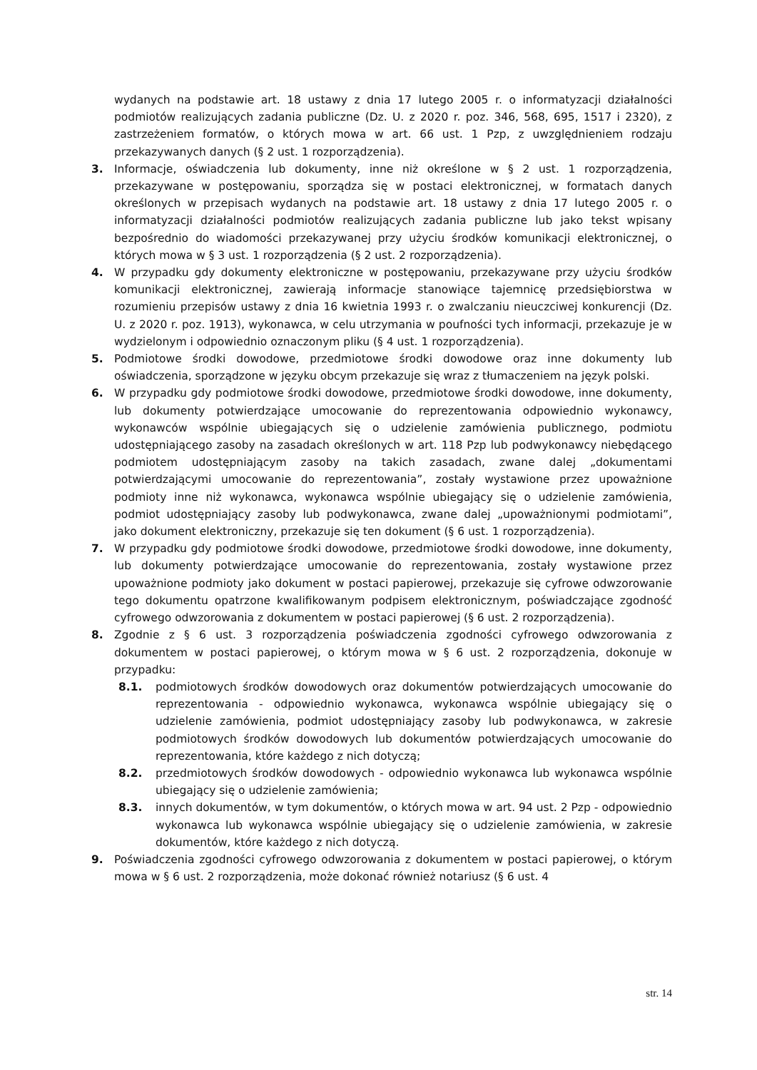wydanych na podstawie art. 18 ustawy z dnia 17 lutego 2005 r. o informatyzacji działalności podmiotów realizujących zadania publiczne (Dz. U. z 2020 r. poz. 346, 568, 695, 1517 i 2320), z zastrzeżeniem formatów, o których mowa w art. 66 ust. 1 Pzp, z uwzględnieniem rodzaju przekazywanych danych (§ 2 ust. 1 rozporządzenia).
3. Informacje, oświadczenia lub dokumenty, inne niż określone w § 2 ust. 1 rozporządzenia, przekazywane w postępowaniu, sporządza się w postaci elektronicznej, w formatach danych określonych w przepisach wydanych na podstawie art. 18 ustawy z dnia 17 lutego 2005 r. o informatyzacji działalności podmiotów realizujących zadania publiczne lub jako tekst wpisany bezpośrednio do wiadomości przekazywanej przy użyciu środków komunikacji elektronicznej, o których mowa w § 3 ust. 1 rozporządzenia (§ 2 ust. 2 rozporządzenia).
4. W przypadku gdy dokumenty elektroniczne w postępowaniu, przekazywane przy użyciu środków komunikacji elektronicznej, zawierają informacje stanowiące tajemnicę przedsiębiorstwa w rozumieniu przepisów ustawy z dnia 16 kwietnia 1993 r. o zwalczaniu nieuczciwej konkurencji (Dz. U. z 2020 r. poz. 1913), wykonawca, w celu utrzymania w poufności tych informacji, przekazuje je w wydzielonym i odpowiednio oznaczonym pliku (§ 4 ust. 1 rozporządzenia).
5. Podmiotowe środki dowodowe, przedmiotowe środki dowodowe oraz inne dokumenty lub oświadczenia, sporządzone w języku obcym przekazuje się wraz z tłumaczeniem na język polski.
6. W przypadku gdy podmiotowe środki dowodowe, przedmiotowe środki dowodowe, inne dokumenty, lub dokumenty potwierdzające umocowanie do reprezentowania odpowiednio wykonawcy, wykonawców wspólnie ubiegających się o udzielenie zamówienia publicznego, podmiotu udostępniającego zasoby na zasadach określonych w art. 118 Pzp lub podwykonawcy niebędącego podmiotem udostępniającym zasoby na takich zasadach, zwane dalej „dokumentami potwierdzającymi umocowanie do reprezentowania”, zostały wystawione przez upoważnione podmioty inne niż wykonawca, wykonawca wspólnie ubiegający się o udzielenie zamówienia, podmiot udostępniający zasoby lub podwykonawca, zwane dalej „upoważnionymi podmiotami”, jako dokument elektroniczny, przekazuje się ten dokument (§ 6 ust. 1 rozporządzenia).
7. W przypadku gdy podmiotowe środki dowodowe, przedmiotowe środki dowodowe, inne dokumenty, lub dokumenty potwierdzające umocowanie do reprezentowania, zostały wystawione przez upoważnione podmioty jako dokument w postaci papierowej, przekazuje się cyfrowe odwzorowanie tego dokumentu opatrzone kwalifikowanym podpisem elektronicznym, poświadczające zgodność cyfrowego odwzorowania z dokumentem w postaci papierowej (§ 6 ust. 2 rozporządzenia).
8. Zgodnie z § 6 ust. 3 rozporządzenia poświadczenia zgodności cyfrowego odwzorowania z dokumentem w postaci papierowej, o którym mowa w § 6 ust. 2 rozporządzenia, dokonuje w przypadku:
8.1. podmiotowych środków dowodowych oraz dokumentów potwierdzających umocowanie do reprezentowania - odpowiednio wykonawca, wykonawca wspólnie ubiegający się o udzielenie zamówienia, podmiot udostępniający zasoby lub podwykonawca, w zakresie podmiotowych środków dowodowych lub dokumentów potwierdzających umocowanie do reprezentowania, które każdego z nich dotyczą;
8.2. przedmiotowych środków dowodowych - odpowiednio wykonawca lub wykonawca wspólnie ubiegający się o udzielenie zamówienia;
8.3. innych dokumentów, w tym dokumentów, o których mowa w art. 94 ust. 2 Pzp - odpowiednio wykonawca lub wykonawca wspólnie ubiegający się o udzielenie zamówienia, w zakresie dokumentów, które każdego z nich dotyczą.
9. Poświadczenia zgodności cyfrowego odwzorowania z dokumentem w postaci papierowej, o którym mowa w § 6 ust. 2 rozporządzenia, może dokonać również notariusz (§ 6 ust. 4
str. 14